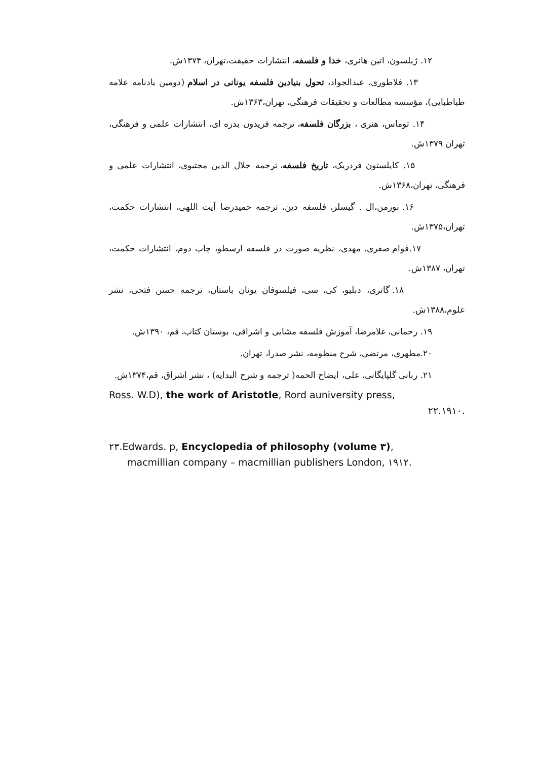۱۲. ژیلسون، اتین هانری، خدا و فلسفه، انتشارات حقیقت،تهران، ۱۳۷۴ش.
۱۳. فلاطوری، عبدالجواد، تحول بنیادین فلسفه یونانی در اسلام (دومین یادنامه علامه طباطبایی)، مؤسسه مطالعات و تحقیقات فرهنگی، تهران،۱۳۶۳ش.
۱۴. توماس، هنری ، بزرگان فلسفه، ترجمه فریدون بدره ای، انتشارات علمی و فرهنگی، تهران ۱۳۷۹ش.
۱۵. کاپلستون فردریک، تاریخ فلسفه، ترجمه جلال الدین مجتبوی، انتشارات علمی و فرهنگی، تهران،۱۳۶۸ش.
۱۶. نورمن،ال . گیسلر، فلسفه دین، ترجمه حمیدرضا آیت اللهی، انتشارات حکمت، تهران،۱۳۷۵ش.
۱۷.قوام صفری، مهدی، نظریه صورت در فلسفه ارسطو، چاپ دوم، انتشارات حکمت، تهران، ۱۳۸۷ش.
۱۸. گاتری، دبلیو، کی، سی، فیلسوفان یونان باستان، ترجمه حسن فتحی، نشر علوم،۱۳۸۸ش.
۱۹. رحمانی، غلامرضا، آموزش فلسفه مشایی و اشراقی، بوستان کتاب، قم، ۱۳۹۰ش.
۲۰.مطهری، مرتضی، شرح منظومه، نشر صدرا، تهران.
۲۱. ربانی گلپایگانی، علی، ایضاح الحمه( ترجمه و شرح البدایه) ، نشر اشراق، قم،۱۳۷۴ش.
Ross. W.D), the work of Aristotle, Rord auniversity press,
۲۲.۱۹۱۰.
۲۳.Edwards. p, Encyclopedia of philosophy (volume ۳),
macmillian company – macmillian publishers London, ۱۹۱۲.